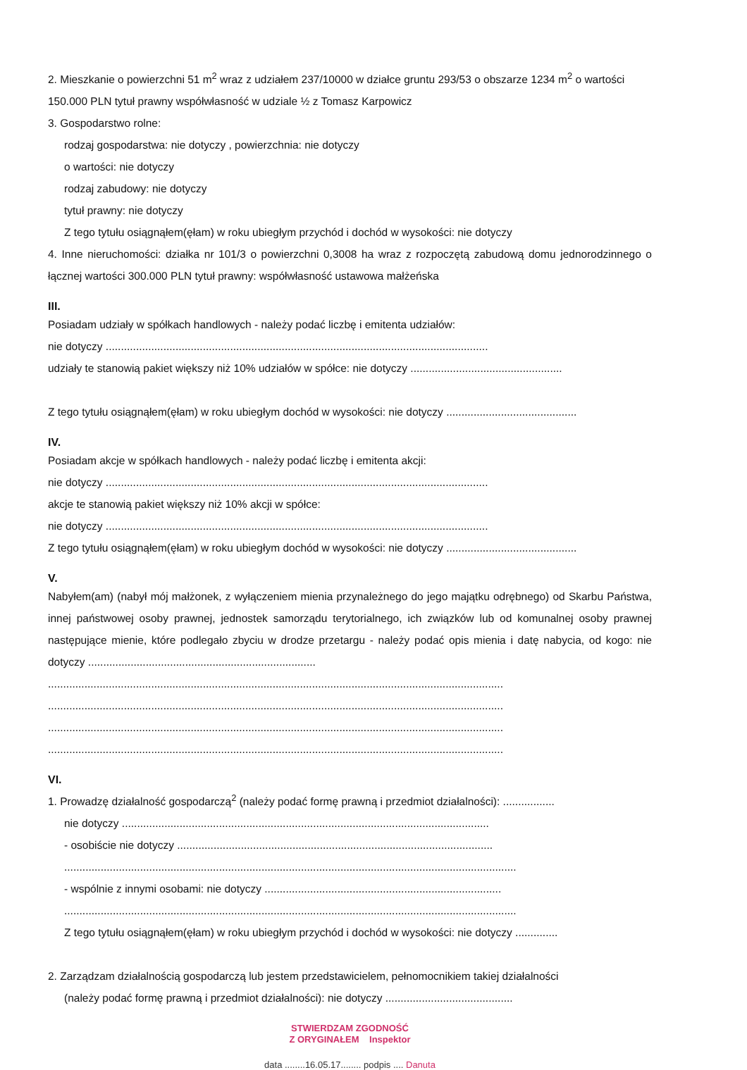2. Mieszkanie o powierzchni 51 m<sup>2</sup> wraz z udziałem 237/10000 w działce gruntu 293/53 o obszarze 1234 m<sup>2</sup> o wartości 150.000 PLN tytuł prawny współwłasność w udziale ½ z Tomasz Karpowicz
3. Gospodarstwo rolne:
rodzaj gospodarstwa: nie dotyczy , powierzchnia: nie dotyczy
o wartości: nie dotyczy
rodzaj zabudowy: nie dotyczy
tytuł prawny: nie dotyczy
Z tego tytułu osiągnąłem(ęłam) w roku ubiegłym przychód i dochód w wysokości: nie dotyczy
4. Inne nieruchomości: działka nr 101/3 o powierzchni 0,3008 ha wraz z rozpoczętą zabudową domu jednorodzinnego o łącznej wartości 300.000 PLN tytuł prawny: współwłasność ustawowa małżeńska
III.
Posiadam udziały w spółkach handlowych - należy podać liczbę i emitenta udziałów:
nie dotyczy ..............................................................................................................................
udziały te stanowią pakiet większy niż 10% udziałów w spółce: nie dotyczy ..................................................
Z tego tytułu osiągnąłem(ęłam) w roku ubiegłym dochód w wysokości: nie dotyczy ...........................................
IV.
Posiadam akcje w spółkach handlowych - należy podać liczbę i emitenta akcji:
nie dotyczy ..............................................................................................................................
akcje te stanowią pakiet większy niż 10% akcji w spółce:
nie dotyczy ..............................................................................................................................
Z tego tytułu osiągnąłem(ęłam) w roku ubiegłym dochód w wysokości: nie dotyczy ...........................................
V.
Nabyłem(am) (nabył mój małżonek, z wyłączeniem mienia przynależnego do jego majątku odrębnego) od Skarbu Państwa, innej państwowej osoby prawnej, jednostek samorządu terytorialnego, ich związków lub od komunalnej osoby prawnej następujące mienie, które podlegało zbyciu w drodze przetargu - należy podać opis mienia i datę nabycia, od kogo: nie dotyczy ...........................................................................
......................................................................................................................................................
......................................................................................................................................................
......................................................................................................................................................
......................................................................................................................................................
VI.
1. Prowadzę działalność gospodarczą<sup>2</sup> (należy podać formę prawną i przedmiot działalności): .................
nie dotyczy .........................................................................................................................
- osobiście nie dotyczy ........................................................................................................
.....................................................................................................................................................
- wspólnie z innymi osobami: nie dotyczy ..............................................................................
.....................................................................................................................................................
Z tego tytułu osiągnąłem(ęłam) w roku ubiegłym przychód i dochód w wysokości: nie dotyczy ..............
2. Zarządzam działalnością gospodarczą lub jestem przedstawicielem, pełnomocnikiem takiej działalności
(należy podać formę prawną i przedmiot działalności): nie dotyczy ..........................................
STWIERDZAM ZGODNOŚĆ
Z ORYGINAŁEM Inspektor
data ........16.05.17........ podpis .... Danuta